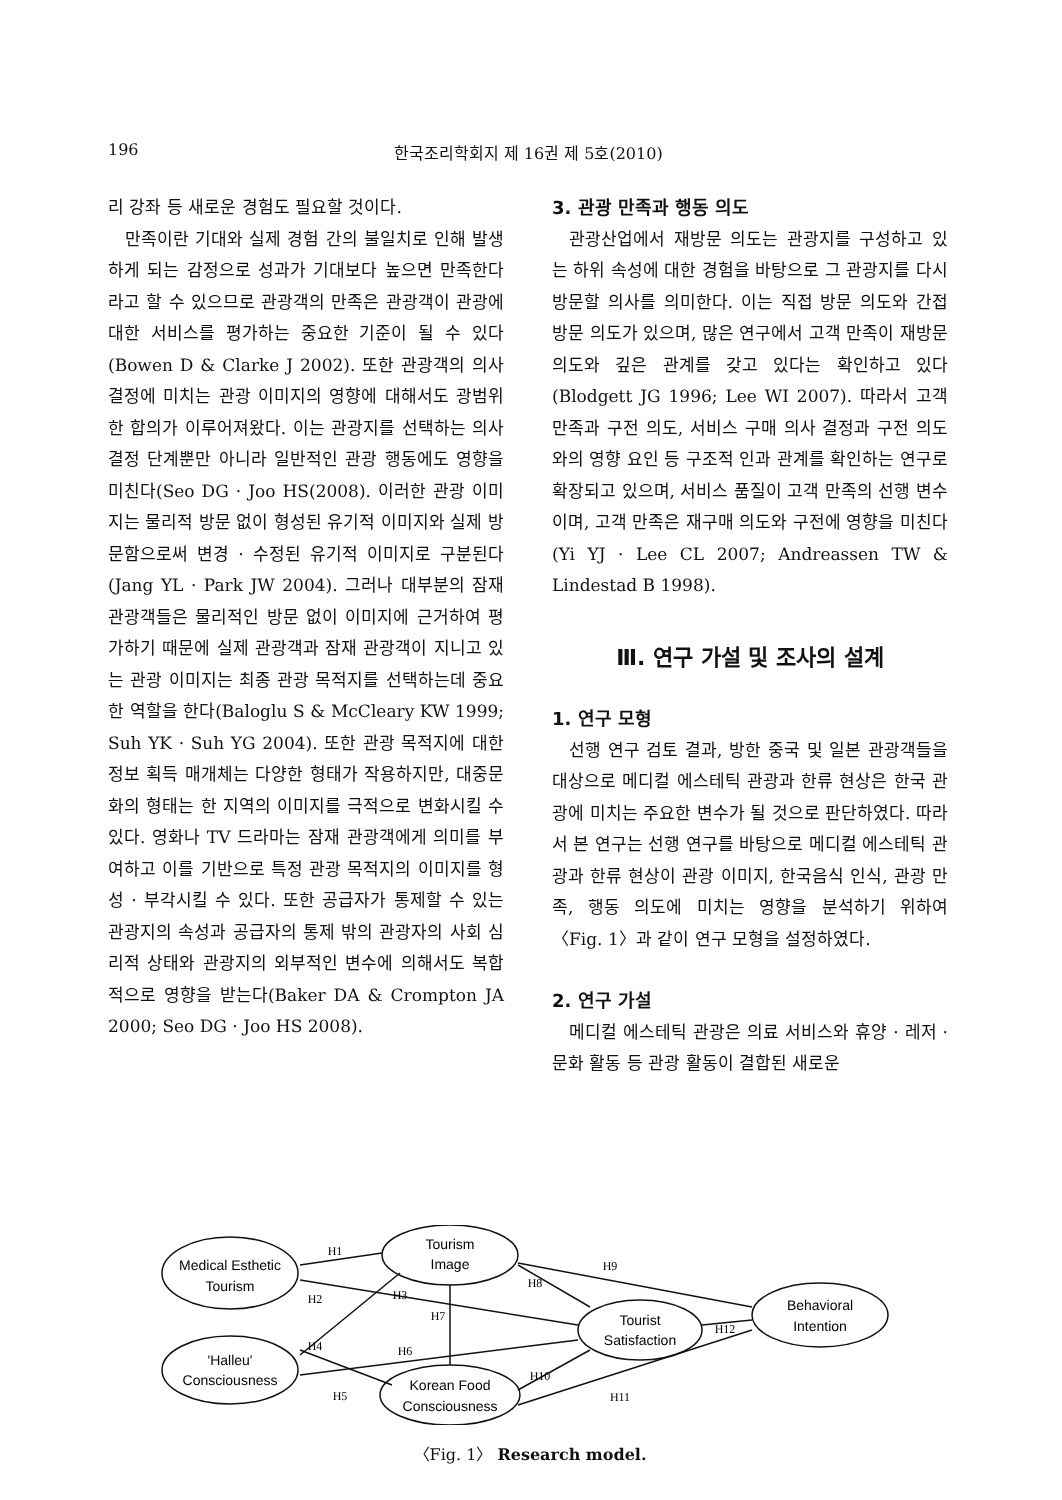196 한국조리학회지 제 16권 제 5호(2010)
리 강좌 등 새로운 경험도 필요할 것이다.
만족이란 기대와 실제 경험 간의 불일치로 인해 발생하게 되는 감정으로 성과가 기대보다 높으면 만족한다라고 할 수 있으므로 관광객의 만족은 관광객이 관광에 대한 서비스를 평가하는 중요한 기준이 될 수 있다(Bowen D & Clarke J 2002). 또한 관광객의 의사 결정에 미치는 관광 이미지의 영향에 대해서도 광범위한 합의가 이루어져왔다. 이는 관광지를 선택하는 의사 결정 단계뿐만 아니라 일반적인 관광 행동에도 영향을 미친다(Seo DG · Joo HS(2008). 이러한 관광 이미지는 물리적 방문 없이 형성된 유기적 이미지와 실제 방문함으로써 변경 · 수정된 유기적 이미지로 구분된다(Jang YL · Park JW 2004). 그러나 대부분의 잠재 관광객들은 물리적인 방문 없이 이미지에 근거하여 평가하기 때문에 실제 관광객과 잠재 관광객이 지니고 있는 관광 이미지는 최종 관광 목적지를 선택하는데 중요한 역할을 한다(Baloglu S & McCleary KW 1999; Suh YK · Suh YG 2004). 또한 관광 목적지에 대한 정보 획득 매개체는 다양한 형태가 작용하지만, 대중문화의 형태는 한 지역의 이미지를 극적으로 변화시킬 수 있다. 영화나 TV 드라마는 잠재 관광객에게 의미를 부여하고 이를 기반으로 특정 관광 목적지의 이미지를 형성 · 부각시킬 수 있다. 또한 공급자가 통제할 수 있는 관광지의 속성과 공급자의 통제 밖의 관광자의 사회 심리적 상태와 관광지의 외부적인 변수에 의해서도 복합적으로 영향을 받는다(Baker DA & Crompton JA 2000; Seo DG · Joo HS 2008).
3. 관광 만족과 행동 의도
관광산업에서 재방문 의도는 관광지를 구성하고 있는 하위 속성에 대한 경험을 바탕으로 그 관광지를 다시 방문할 의사를 의미한다. 이는 직접 방문 의도와 간접 방문 의도가 있으며, 많은 연구에서 고객 만족이 재방문 의도와 깊은 관계를 갖고 있다는 확인하고 있다(Blodgett JG 1996; Lee WI 2007). 따라서 고객 만족과 구전 의도, 서비스 구매 의사 결정과 구전 의도와의 영향 요인 등 구조적 인과 관계를 확인하는 연구로 확장되고 있으며, 서비스 품질이 고객 만족의 선행 변수이며, 고객 만족은 재구매 의도와 구전에 영향을 미친다(Yi YJ · Lee CL 2007; Andreassen TW & Lindestad B 1998).
Ⅲ. 연구 가설 및 조사의 설계
1. 연구 모형
선행 연구 검토 결과, 방한 중국 및 일본 관광객들을 대상으로 메디컬 에스테틱 관광과 한류 현상은 한국 관광에 미치는 주요한 변수가 될 것으로 판단하였다. 따라서 본 연구는 선행 연구를 바탕으로 메디컬 에스테틱 관광과 한류 현상이 관광 이미지, 한국음식 인식, 관광 만족, 행동 의도에 미치는 영향을 분석하기 위하여 〈Fig. 1〉과 같이 연구 모형을 설정하였다.
2. 연구 가설
메디컬 에스테틱 관광은 의료 서비스와 휴양 · 레저 · 문화 활동 등 관광 활동이 결합된 새로운
Medical Esthetic
Tourism
Tourism
Image
'Halleu'
Consciousness
Korean Food
Consciousness
Tourist
Satisfaction
Behavioral
Intention
H1
H2
H3
H4
H5
H6
H7
H8
H9
H10
H11
H12
〈Fig. 1〉 Research model.